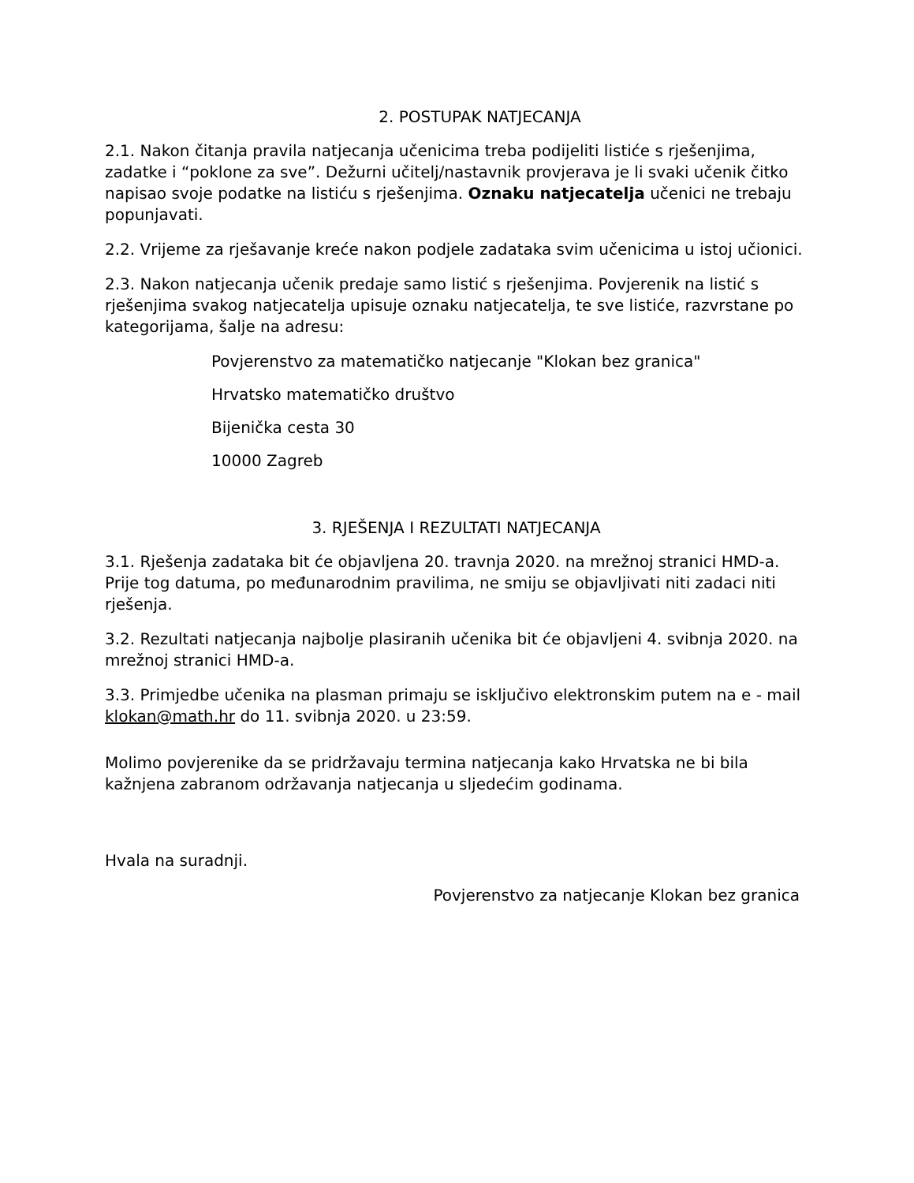2. POSTUPAK NATJECANJA
2.1. Nakon čitanja pravila natjecanja učenicima treba podijeliti listiće s rješenjima, zadatke i “poklone za sve”. Dežurni učitelj/nastavnik provjerava je li svaki učenik čitko napisao svoje podatke na listiću s rješenjima. Oznaku natjecatelja učenici ne trebaju popunjavati.
2.2. Vrijeme za rješavanje kreće nakon podjele zadataka svim učenicima u istoj učionici.
2.3. Nakon natjecanja učenik predaje samo listić s rješenjima. Povjerenik na listić s rješenjima svakog natjecatelja upisuje oznaku natjecatelja, te sve listiće, razvrstane po kategorijama, šalje na adresu:
Povjerenstvo za matematičko natjecanje "Klokan bez granica"
Hrvatsko matematičko društvo
Bijenička cesta 30
10000 Zagreb
3. RJEŠENJA I REZULTATI NATJECANJA
3.1. Rješenja zadataka bit će objavljena 20. travnja 2020. na mrežnoj stranici HMD-a. Prije tog datuma, po međunarodnim pravilima, ne smiju se objavljivati niti zadaci niti rješenja.
3.2. Rezultati natjecanja najbolje plasiranih učenika bit će objavljeni 4. svibnja 2020. na mrežnoj stranici HMD-a.
3.3. Primjedbe učenika na plasman primaju se isključivo elektronskim putem na e - mail klokan@math.hr do 11. svibnja 2020. u 23:59.
Molimo povjerenike da se pridržavaju termina natjecanja kako Hrvatska ne bi bila kažnjena zabranom održavanja natjecanja u sljedećim godinama.
Hvala na suradnji.
Povjerenstvo za natjecanje Klokan bez granica